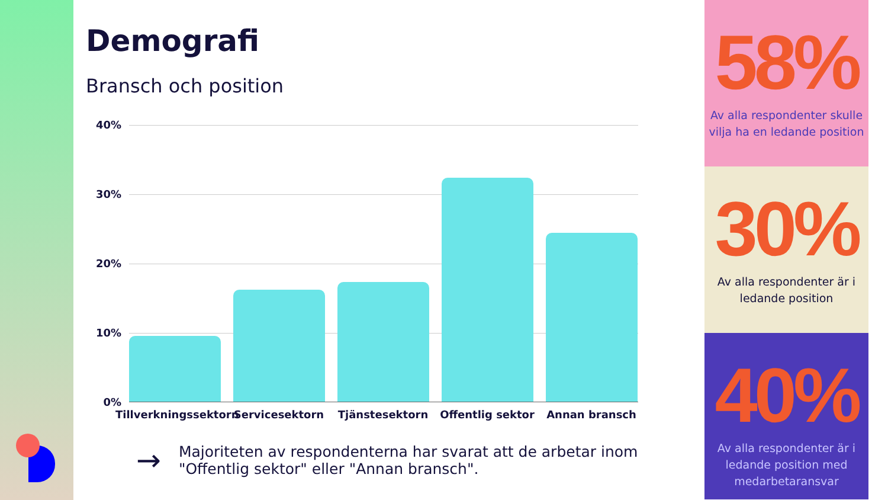Demografi
Bransch och position
40%
30%
20%
10%
0%
Tillverkningssektorn
Servicesektorn Tjänstesektorn Offentlig sektor Annan bransch
→ Majoriteten av respondenterna har svarat att de arbetar inom "Offentlig sektor" eller "Annan bransch".
58%
Av alla respondenter skulle vilja ha en ledande position
30%
Av alla respondenter är i ledande position
40%
Av alla respondenter är i ledande position med medarbetaransvar